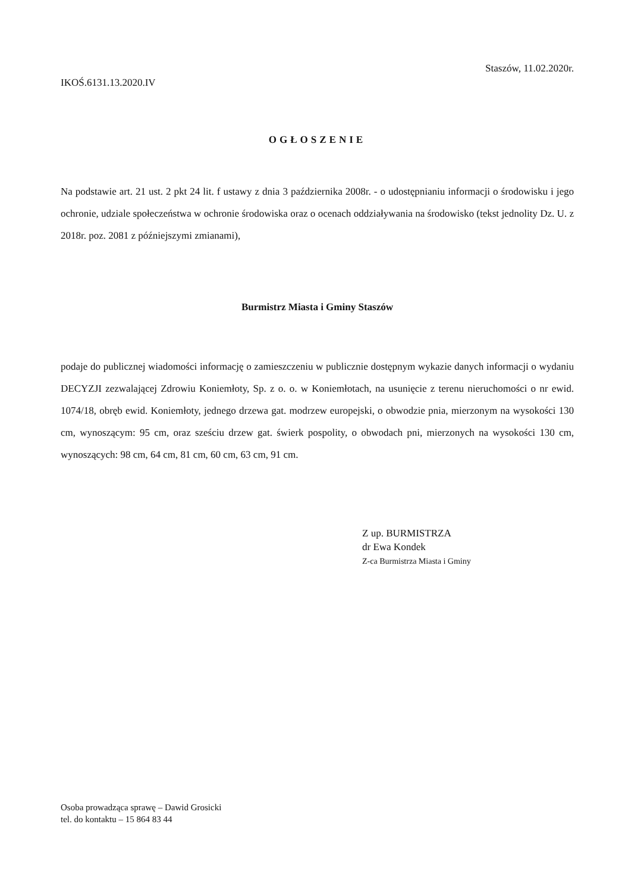Staszów, 11.02.2020r.
IKOŚ.6131.13.2020.IV
OGŁOSZENIE
Na podstawie art. 21 ust. 2 pkt 24 lit. f ustawy z dnia 3 października 2008r. - o udostępnianiu informacji o środowisku i jego ochronie, udziale społeczeństwa w ochronie środowiska oraz o ocenach oddziaływania na środowisko (tekst jednolity Dz. U. z 2018r. poz. 2081 z późniejszymi zmianami),
Burmistrz Miasta i Gminy Staszów
podaje do publicznej wiadomości informację o zamieszczeniu w publicznie dostępnym wykazie danych informacji o wydaniu DECYZJI zezwalającej Zdrowiu Koniemłoty, Sp. z o. o. w Koniemłotach, na usunięcie z terenu nieruchomości o nr ewid. 1074/18, obręb ewid. Koniemłoty, jednego drzewa gat. modrzew europejski, o obwodzie pnia, mierzonym na wysokości 130 cm, wynoszącym: 95 cm, oraz sześciu drzew gat. świerk pospolity, o obwodach pni, mierzonych na wysokości 130 cm, wynoszących: 98 cm, 64 cm, 81 cm, 60 cm, 63 cm, 91 cm.
Z up. BURMISTRZA
dr Ewa Kondek
Z-ca Burmistrza Miasta i Gminy
Osoba prowadząca sprawę – Dawid Grosicki
tel. do kontaktu – 15 864 83 44